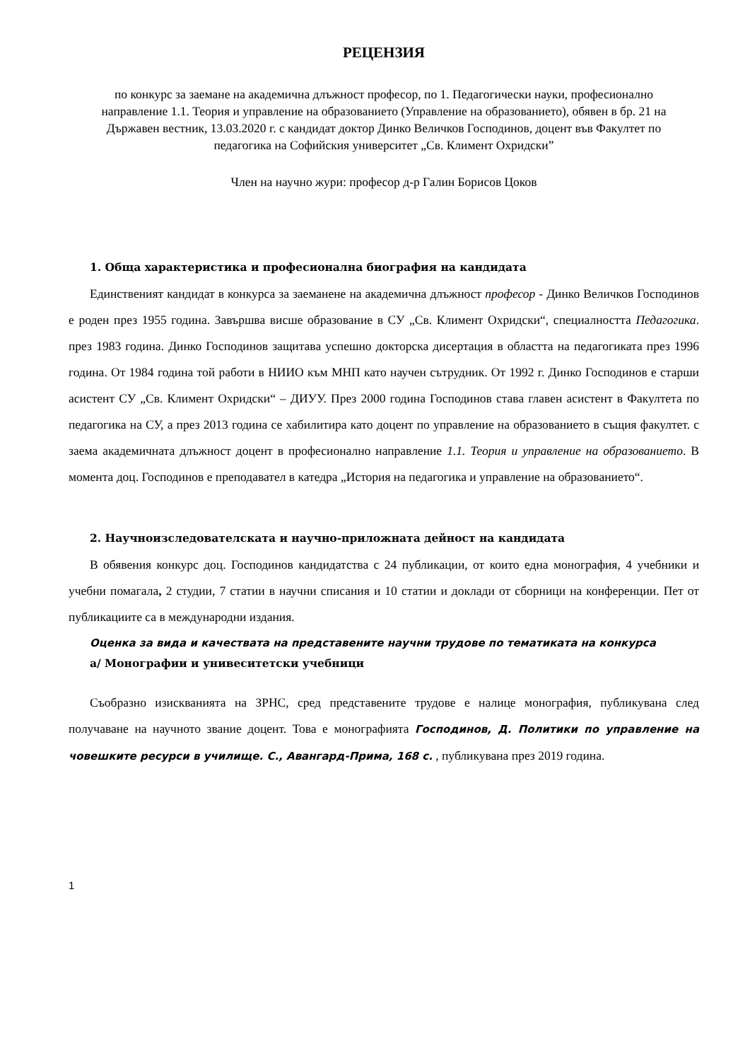РЕЦЕНЗИЯ
по конкурс за заемане на академична длъжност професор, по 1. Педагогически науки, професионално направление 1.1. Теория и управление на образованието (Управление на образованието), обявен в бр. 21 на Държавен вестник, 13.03.2020 г. с кандидат доктор Динко Величков Господинов, доцент във Факултет по педагогика на Софийския университет „Св. Климент Охридски”
Член на научно жури: професор д-р Галин Борисов Цоков
1. Обща характеристика и професионална биография на кандидата
Единственият кандидат в конкурса за заеманене на академична длъжност професор - Динко Величков Господинов е роден през 1955 година. Завършва висше образование в СУ „Св. Климент Охридски“, специалността Педагогика. през 1983 година. Динко Господинов защитава успешно докторска дисертация в областта на педагогиката през 1996 година. От 1984 година той работи в НИИО към МНП като научен сътрудник. От 1992 г. Динко Господинов е старши асистент СУ „Св. Климент Охридски“ – ДИУУ. През 2000 година Господинов става главен асистент в Факултета по педагогика на СУ, а през 2013 година се хабилитира като доцент по управление на образованието в същия факултет. с заема академичната длъжност доцент в професионално направление 1.1. Теория и управление на образованието. В момента доц. Господинов е преподавател в катедра „История на педагогика и управление на образованието“.
2. Научноизследователската и научно-приложната дейност на кандидата
В обявения конкурс доц. Господинов кандидатства с 24 публикации, от които една монография, 4 учебники и учебни помагала, 2 студии, 7 статии в научни списания и 10 статии и доклади от сборници на конференции. Пет от публикациите са в международни издания.
Оценка за вида и качествата на представените научни трудове по тематиката на конкурса
а/ Монографии и унивеситетски учебници
Съобразно изискванията на ЗРНС, сред представените трудове е налице монография, публикувана след получаване на научното звание доцент. Това е монографията Господинов, Д. Политики по управление на човешките ресурси в училище. С., Авангард-Прима, 168 с. , публикувана през 2019 година.
1